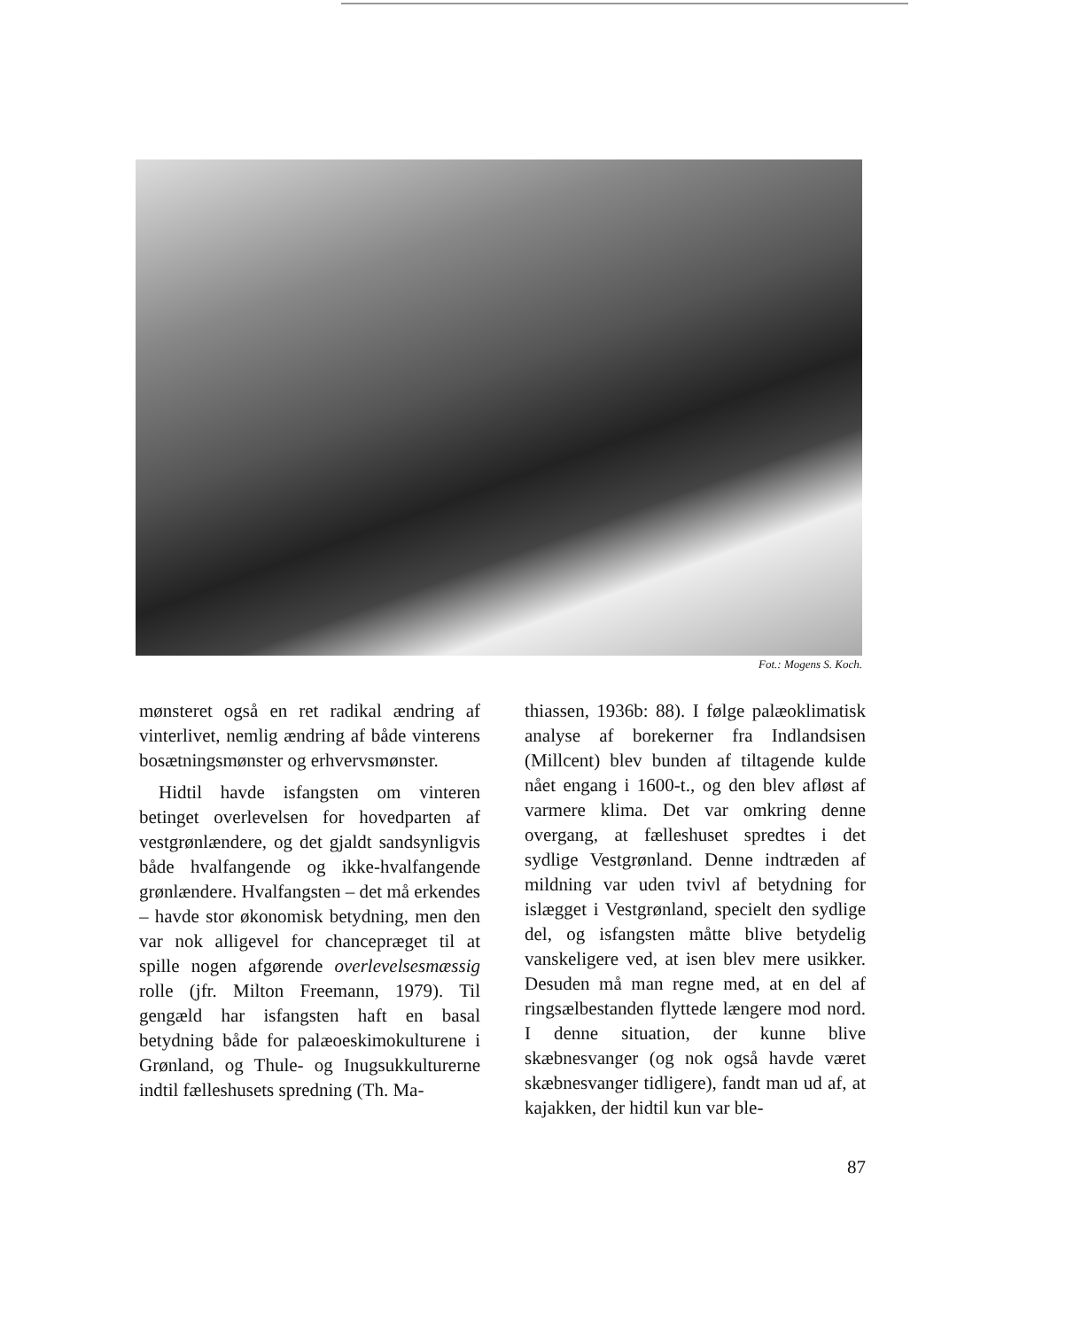Fot.: Mogens S. Koch.
mønsteret også en ret radikal ændring af vinterlivet, nemlig ændring af både vinterens bosætningsmønster og erhvervsmønster.
Hidtil havde isfangsten om vinteren betinget overlevelsen for hovedparten af vestgrønlændere, og det gjaldt sandsynligvis både hvalfangende og ikke-hvalfangende grønlændere. Hvalfangsten – det må erkendes – havde stor økonomisk betydning, men den var nok alligevel for chancepræget til at spille nogen afgørende overlevelsesmæssig rolle (jfr. Milton Freemann, 1979). Til gengæld har isfangsten haft en basal betydning både for palæoeskimokulturene i Grønland, og Thule- og Inugsukkulturerne indtil fælleshusets spredning (Th. Ma-
thiassen, 1936b: 88). I følge palæoklimatisk analyse af borekerner fra Indlandsisen (Millcent) blev bunden af tiltagende kulde nået engang i 1600-t., og den blev afløst af varmere klima. Det var omkring denne overgang, at fælleshuset spredtes i det sydlige Vestgrønland. Denne indtræden af mildning var uden tvivl af betydning for islægget i Vestgrønland, specielt den sydlige del, og isfangsten måtte blive betydelig vanskeligere ved, at isen blev mere usikker. Desuden må man regne med, at en del af ringsælbestanden flyttede længere mod nord. I denne situation, der kunne blive skæbnesvanger (og nok også havde været skæbnesvanger tidligere), fandt man ud af, at kajakken, der hidtil kun var ble-
87